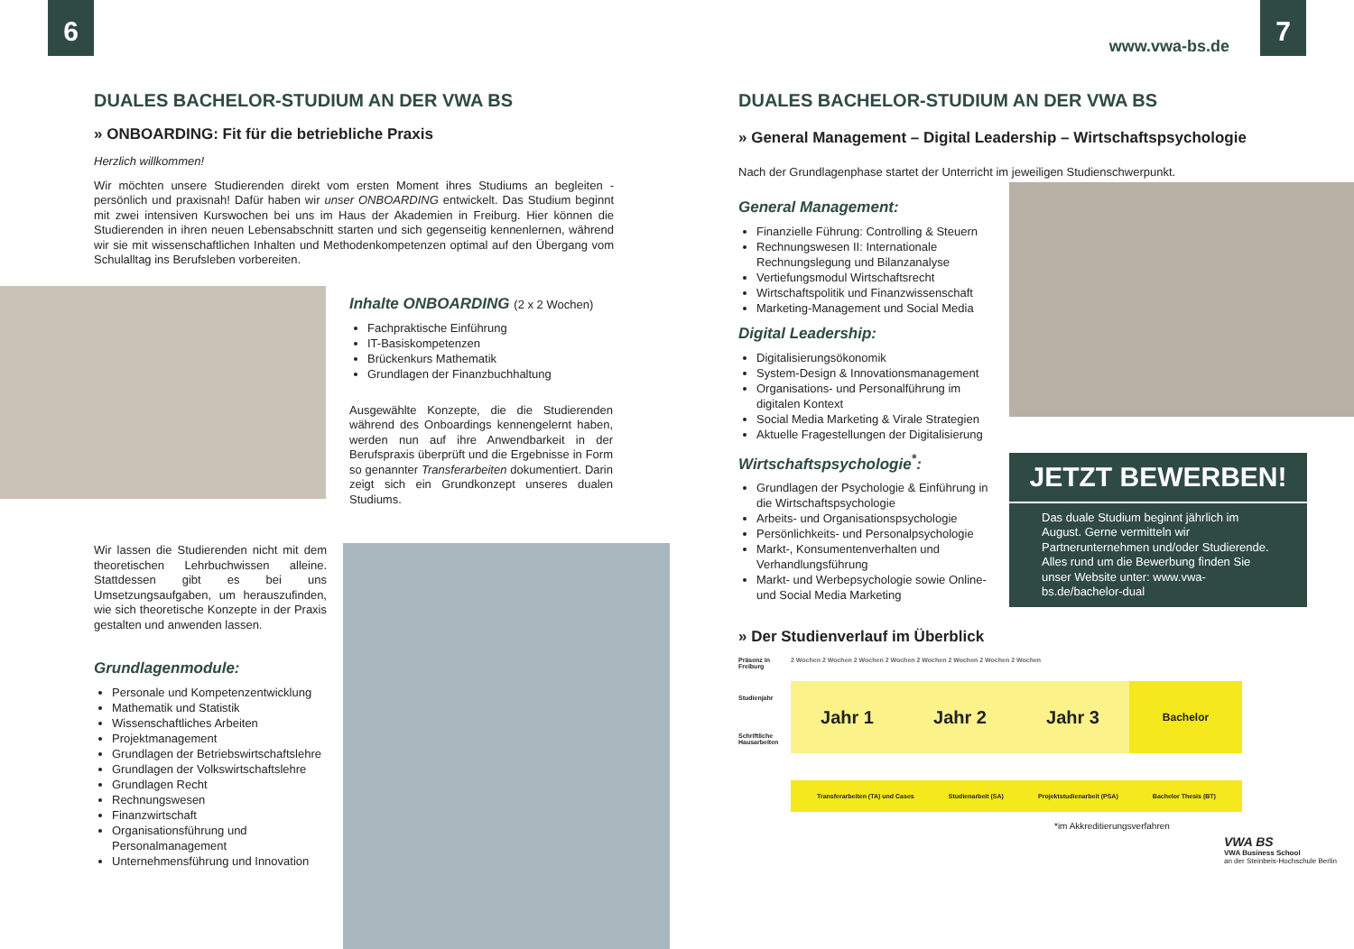6
DUALES BACHELOR-STUDIUM AN DER VWA BS
» ONBOARDING: Fit für die betriebliche Praxis
Herzlich willkommen!
Wir möchten unsere Studierenden direkt vom ersten Moment ihres Studiums an begleiten - persönlich und praxisnah! Dafür haben wir unser ONBOARDING entwickelt. Das Studium beginnt mit zwei intensiven Kurswochen bei uns im Haus der Akademien in Freiburg. Hier können die Studierenden in ihren neuen Lebensabschnitt starten und sich gegenseitig kennenlernen, während wir sie mit wissenschaftlichen Inhalten und Methodenkompetenzen optimal auf den Übergang vom Schulalltag ins Berufsleben vorbereiten.
Inhalte ONBOARDING (2 x 2 Wochen)
Fachpraktische Einführung
IT-Basiskompetenzen
Brückenkurs Mathematik
Grundlagen der Finanzbuchhaltung
Ausgewählte Konzepte, die die Studierenden während des Onboardings kennengelernt haben, werden nun auf ihre Anwendbarkeit in der Berufspraxis überprüft und die Ergebnisse in Form so genannter Transferarbeiten dokumentiert. Darin zeigt sich ein Grundkonzept unseres dualen Studiums.
Wir lassen die Studierenden nicht mit dem theoretischen Lehrbuchwissen alleine. Stattdessen gibt es bei uns Umsetzungsaufgaben, um herauszufinden, wie sich theoretische Konzepte in der Praxis gestalten und anwenden lassen.
Grundlagenmodule:
Personale und Kompetenzentwicklung
Mathematik und Statistik
Wissenschaftliches Arbeiten
Projektmanagement
Grundlagen der Betriebswirtschaftslehre
Grundlagen der Volkswirtschaftslehre
Grundlagen Recht
Rechnungswesen
Finanzwirtschaft
Organisationsführung und Personalmanagement
Unternehmensführung und Innovation
www.vwa-bs.de
7
DUALES BACHELOR-STUDIUM AN DER VWA BS
» General Management – Digital Leadership – Wirtschaftspsychologie
Nach der Grundlagenphase startet der Unterricht im jeweiligen Studienschwerpunkt.
General Management:
Finanzielle Führung: Controlling & Steuern
Rechnungswesen II: Internationale Rechnungslegung und Bilanzanalyse
Vertiefungsmodul Wirtschaftsrecht
Wirtschaftspolitik und Finanzwissenschaft
Marketing-Management und Social Media
Digital Leadership:
Digitalisierungsökonomik
System-Design & Innovationsmanagement
Organisations- und Personalführung im digitalen Kontext
Social Media Marketing & Virale Strategien
Aktuelle Fragestellungen der Digitalisierung
Wirtschaftspsychologie<sup>*</sup>:
Grundlagen der Psychologie & Einführung in die Wirtschaftspsychologie
Arbeits- und Organisationspsychologie
Persönlichkeits- und Personalpsychologie
Markt-, Konsumentenverhalten und Verhandlungsführung
Markt- und Werbepsychologie sowie Online- und Social Media Marketing
JETZT BEWERBEN!
Das duale Studium beginnt jährlich im August. Gerne vermitteln wir Partnerunternehmen und/oder Studierende. Alles rund um die Bewerbung finden Sie unser Website unter: www.vwa-bs.de/bachelor-dual
» Der Studienverlauf im Überblick
Präsenz in Freiburg
Studienjahr
Schriftliche Hausarbeiten
2 Wochen 2 Wochen 2 Wochen 2 Wochen 2 Wochen 2 Wochen 2 Wochen 2 Wochen
Jahr 1 Jahr 2 Jahr 3 Bachelor
Transferarbeiten (TA) und Cases Studienarbeit (SA) Projektstudienarbeit (PSA) Bachelor Thesis (BT)
*im Akkreditierungsverfahren
VWA BS
VWA Business School
an der Steinbeis-Hochschule Berlin